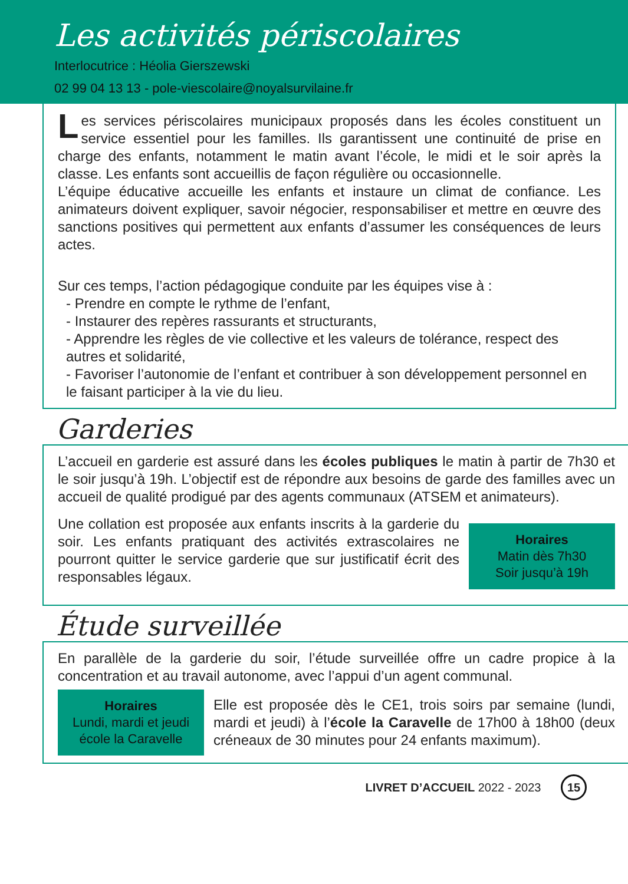Les activités périscolaires
Interlocutrice : Héolia Gierszewski
02 99 04 13 13 - pole-viescolaire@noyalsurvilaine.fr
Les services périscolaires municipaux proposés dans les écoles constituent un service essentiel pour les familles. Ils garantissent une continuité de prise en charge des enfants, notamment le matin avant l’école, le midi et le soir après la classe. Les enfants sont accueillis de façon régulière ou occasionnelle.
L’équipe éducative accueille les enfants et instaure un climat de confiance. Les animateurs doivent expliquer, savoir négocier, responsabiliser et mettre en œuvre des sanctions positives qui permettent aux enfants d’assumer les conséquences de leurs actes.
Sur ces temps, l’action pédagogique conduite par les équipes vise à :
- Prendre en compte le rythme de l’enfant,
- Instaurer des repères rassurants et structurants,
- Apprendre les règles de vie collective et les valeurs de tolérance, respect des autres et solidarité,
- Favoriser l’autonomie de l’enfant et contribuer à son développement personnel en le faisant participer à la vie du lieu.
Garderies
L’accueil en garderie est assuré dans les écoles publiques le matin à partir de 7h30 et le soir jusqu’à 19h. L’objectif est de répondre aux besoins de garde des familles avec un accueil de qualité prodigué par des agents communaux (ATSEM et animateurs).
Une collation est proposée aux enfants inscrits à la garderie du soir. Les enfants pratiquant des activités extrascolaires ne pourront quitter le service garderie que sur justificatif écrit des responsables légaux.
Horaires
Matin dès 7h30
Soir jusqu’à 19h
Étude surveillée
En parallèle de la garderie du soir, l’étude surveillée offre un cadre propice à la concentration et au travail autonome, avec l’appui d’un agent communal.
Horaires
Lundi, mardi et jeudi
école la Caravelle
Elle est proposée dès le CE1, trois soirs par semaine (lundi, mardi et jeudi) à l’école la Caravelle de 17h00 à 18h00 (deux créneaux de 30 minutes pour 24 enfants maximum).
LIVRET D’ACCUEIL 2022 - 2023 15